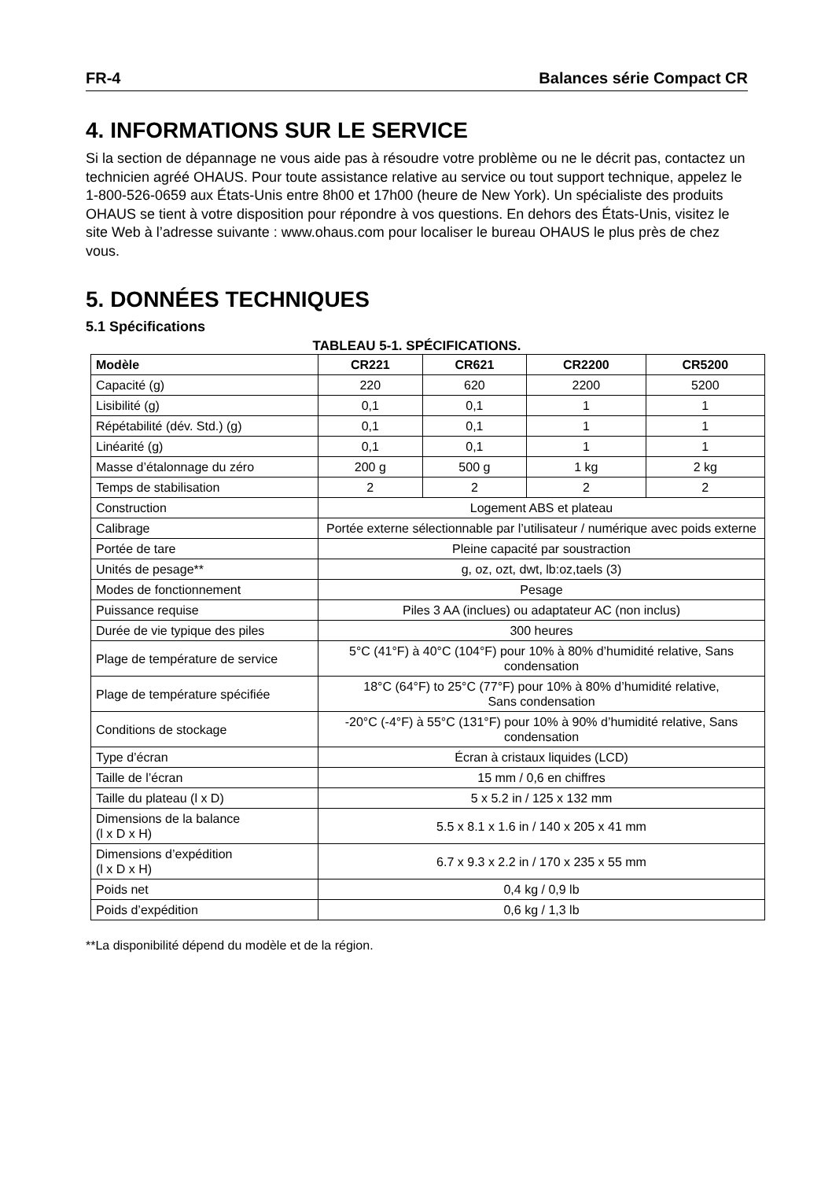FR-4 Balances série Compact CR
4. INFORMATIONS SUR LE SERVICE
Si la section de dépannage ne vous aide pas à résoudre votre problème ou ne le décrit pas, contactez un technicien agréé OHAUS. Pour toute assistance relative au service ou tout support technique, appelez le 1-800-526-0659 aux États-Unis entre 8h00 et 17h00 (heure de New York). Un spécialiste des produits OHAUS se tient à votre disposition pour répondre à vos questions. En dehors des États-Unis, visitez le site Web à l’adresse suivante : www.ohaus.com pour localiser le bureau OHAUS le plus près de chez vous.
5. DONNÉES TECHNIQUES
5.1 Spécifications
TABLEAU 5-1. SPÉCIFICATIONS.
| Modèle | CR221 | CR621 | CR2200 | CR5200 |
| --- | --- | --- | --- | --- |
| Capacité (g) | 220 | 620 | 2200 | 5200 |
| Lisibilité (g) | 0,1 | 0,1 | 1 | 1 |
| Répétabilité (dév. Std.) (g) | 0,1 | 0,1 | 1 | 1 |
| Linéarité (g) | 0,1 | 0,1 | 1 | 1 |
| Masse d’étalonnage du zéro | 200 g | 500 g | 1 kg | 2 kg |
| Temps de stabilisation | 2 | 2 | 2 | 2 |
| Construction | Logement ABS et plateau | | | |
| Calibrage | Portée externe sélectionnable par l’utilisateur / numérique avec poids externe | | | |
| Portée de tare | Pleine capacité par soustraction | | | |
| Unités de pesage** | g, oz, ozt, dwt, lb:oz,taels (3) | | | |
| Modes de fonctionnement | Pesage | | | |
| Puissance requise | Piles 3 AA (inclues) ou adaptateur AC (non inclus) | | | |
| Durée de vie typique des piles | 300 heures | | | |
| Plage de température de service | 5°C (41°F) à 40°C (104°F) pour 10% à 80% d’humidité relative, Sans condensation | | | |
| Plage de température spécifiée | 18°C (64°F) to 25°C (77°F) pour 10% à 80% d’humidité relative, Sans condensation | | | |
| Conditions de stockage | -20°C (-4°F) à 55°C (131°F) pour 10% à 90% d’humidité relative, Sans condensation | | | |
| Type d’écran | Écran à cristaux liquides (LCD) | | | |
| Taille de l’écran | 15 mm / 0,6 en chiffres | | | |
| Taille du plateau (l x D) | 5 x 5.2 in / 125 x 132 mm | | | |
| Dimensions de la balance (l x D x H) | 5.5 x 8.1 x 1.6 in / 140 x 205 x 41 mm | | | |
| Dimensions d’expédition (l x D x H) | 6.7 x 9.3 x 2.2 in / 170 x 235 x 55 mm | | | |
| Poids net | 0,4 kg / 0,9 lb | | | |
| Poids d’expédition | 0,6 kg / 1,3 lb | | | |
**La disponibilité dépend du modèle et de la région.